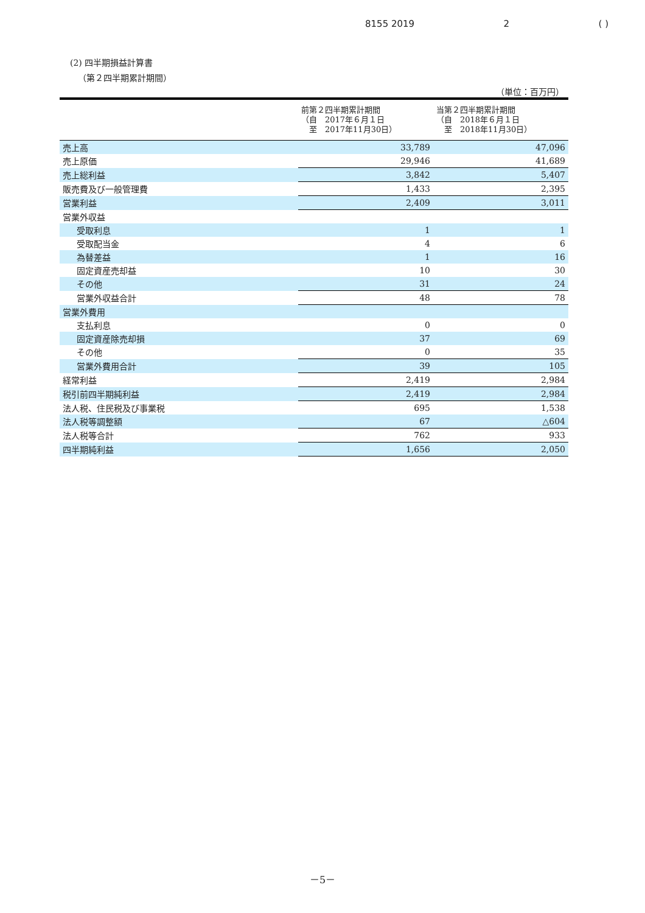8155 2019 2 ( )
(2) 四半期損益計算書
（第２四半期累計期間）
（単位：百万円）
| | 前第２四半期累計期間 （自 2017年６月１日 至 2017年11月30日） | 当第２四半期累計期間 （自 2018年６月１日 至 2018年11月30日） |
| --- | --- | --- |
| 売上高 | 33,789 | 47,096 |
| 売上原価 | 29,946 | 41,689 |
| 売上総利益 | 3,842 | 5,407 |
| 販売費及び一般管理費 | 1,433 | 2,395 |
| 営業利益 | 2,409 | 3,011 |
| 営業外収益 | | |
| 受取利息 | 1 | 1 |
| 受取配当金 | 4 | 6 |
| 為替差益 | 1 | 16 |
| 固定資産売却益 | 10 | 30 |
| その他 | 31 | 24 |
| 営業外収益合計 | 48 | 78 |
| 営業外費用 | | |
| 支払利息 | 0 | 0 |
| 固定資産除売却損 | 37 | 69 |
| その他 | 0 | 35 |
| 営業外費用合計 | 39 | 105 |
| 経常利益 | 2,419 | 2,984 |
| 税引前四半期純利益 | 2,419 | 2,984 |
| 法人税、住民税及び事業税 | 695 | 1,538 |
| 法人税等調整額 | 67 | △604 |
| 法人税等合計 | 762 | 933 |
| 四半期純利益 | 1,656 | 2,050 |
－5－